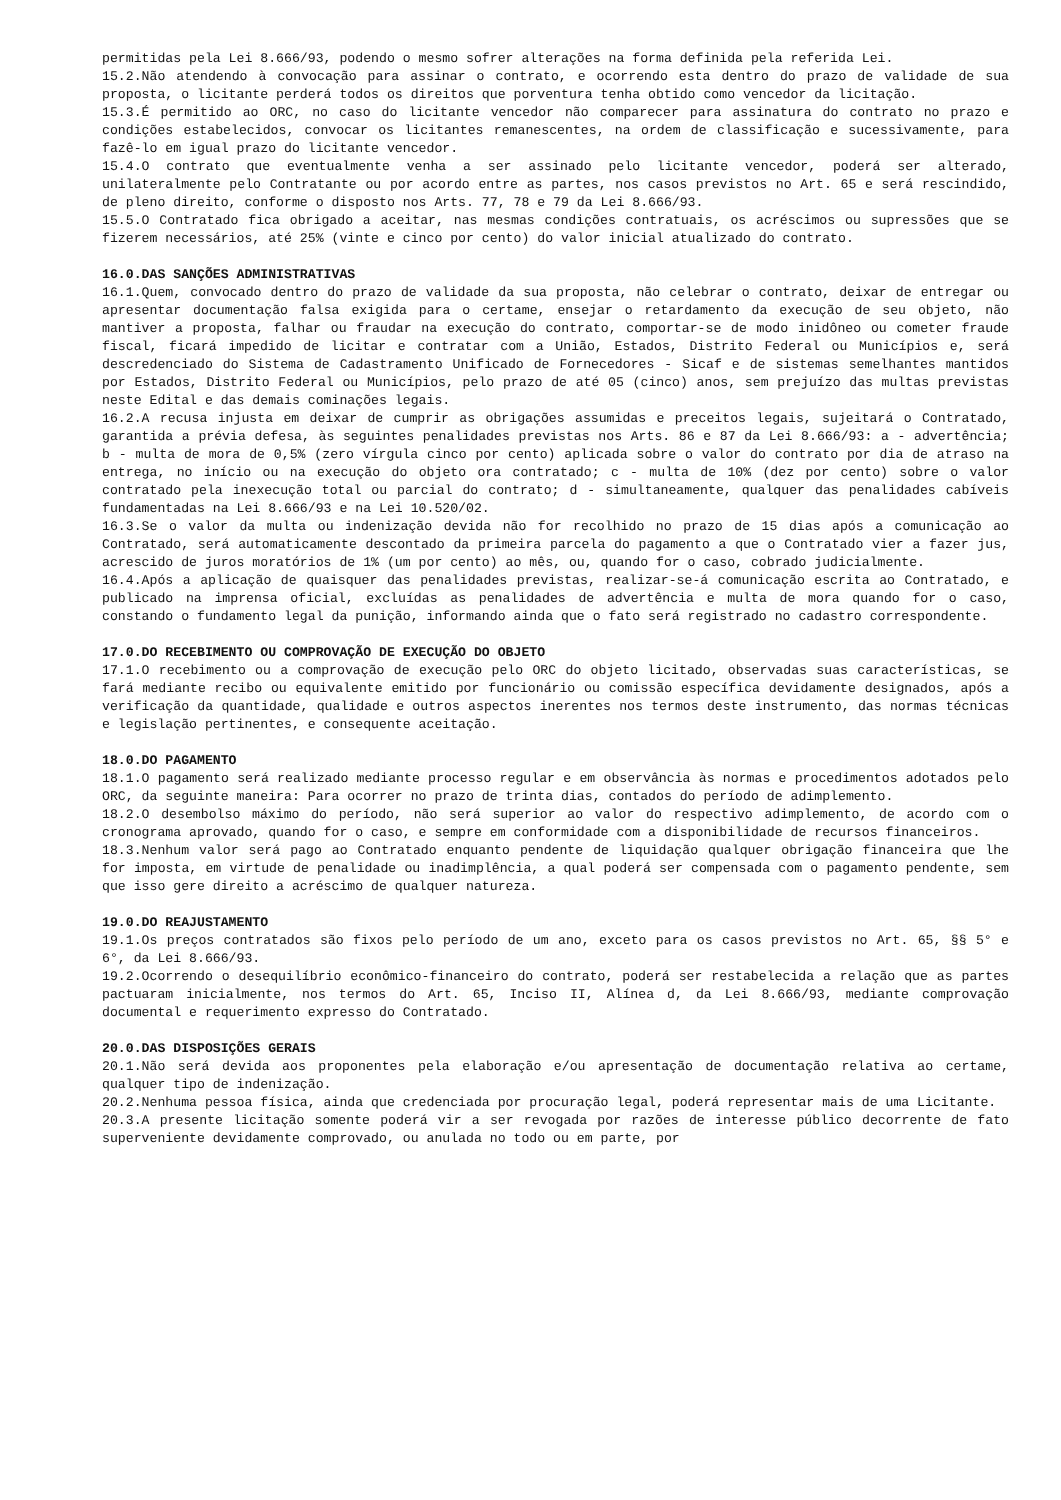permitidas pela Lei 8.666/93, podendo o mesmo sofrer alterações na forma definida pela referida Lei.
15.2.Não atendendo à convocação para assinar o contrato, e ocorrendo esta dentro do prazo de validade de sua proposta, o licitante perderá todos os direitos que porventura tenha obtido como vencedor da licitação.
15.3.É permitido ao ORC, no caso do licitante vencedor não comparecer para assinatura do contrato no prazo e condições estabelecidos, convocar os licitantes remanescentes, na ordem de classificação e sucessivamente, para fazê-lo em igual prazo do licitante vencedor.
15.4.O contrato que eventualmente venha a ser assinado pelo licitante vencedor, poderá ser alterado, unilateralmente pelo Contratante ou por acordo entre as partes, nos casos previstos no Art. 65 e será rescindido, de pleno direito, conforme o disposto nos Arts. 77, 78 e 79 da Lei 8.666/93.
15.5.O Contratado fica obrigado a aceitar, nas mesmas condições contratuais, os acréscimos ou supressões que se fizerem necessários, até 25% (vinte e cinco por cento) do valor inicial atualizado do contrato.
16.0.DAS SANÇÕES ADMINISTRATIVAS
16.1.Quem, convocado dentro do prazo de validade da sua proposta, não celebrar o contrato, deixar de entregar ou apresentar documentação falsa exigida para o certame, ensejar o retardamento da execução de seu objeto, não mantiver a proposta, falhar ou fraudar na execução do contrato, comportar-se de modo inidôneo ou cometer fraude fiscal, ficará impedido de licitar e contratar com a União, Estados, Distrito Federal ou Municípios e, será descredenciado do Sistema de Cadastramento Unificado de Fornecedores - Sicaf e de sistemas semelhantes mantidos por Estados, Distrito Federal ou Municípios, pelo prazo de até 05 (cinco) anos, sem prejuízo das multas previstas neste Edital e das demais cominações legais.
16.2.A recusa injusta em deixar de cumprir as obrigações assumidas e preceitos legais, sujeitará o Contratado, garantida a prévia defesa, às seguintes penalidades previstas nos Arts. 86 e 87 da Lei 8.666/93: a - advertência; b - multa de mora de 0,5% (zero vírgula cinco por cento) aplicada sobre o valor do contrato por dia de atraso na entrega, no início ou na execução do objeto ora contratado; c - multa de 10% (dez por cento) sobre o valor contratado pela inexecução total ou parcial do contrato; d - simultaneamente, qualquer das penalidades cabíveis fundamentadas na Lei 8.666/93 e na Lei 10.520/02.
16.3.Se o valor da multa ou indenização devida não for recolhido no prazo de 15 dias após a comunicação ao Contratado, será automaticamente descontado da primeira parcela do pagamento a que o Contratado vier a fazer jus, acrescido de juros moratórios de 1% (um por cento) ao mês, ou, quando for o caso, cobrado judicialmente.
16.4.Após a aplicação de quaisquer das penalidades previstas, realizar-se-á comunicação escrita ao Contratado, e publicado na imprensa oficial, excluídas as penalidades de advertência e multa de mora quando for o caso, constando o fundamento legal da punição, informando ainda que o fato será registrado no cadastro correspondente.
17.0.DO RECEBIMENTO OU COMPROVAÇÃO DE EXECUÇÃO DO OBJETO
17.1.O recebimento ou a comprovação de execução pelo ORC do objeto licitado, observadas suas características, se fará mediante recibo ou equivalente emitido por funcionário ou comissão específica devidamente designados, após a verificação da quantidade, qualidade e outros aspectos inerentes nos termos deste instrumento, das normas técnicas e legislação pertinentes, e consequente aceitação.
18.0.DO PAGAMENTO
18.1.O pagamento será realizado mediante processo regular e em observância às normas e procedimentos adotados pelo ORC, da seguinte maneira: Para ocorrer no prazo de trinta dias, contados do período de adimplemento.
18.2.O desembolso máximo do período, não será superior ao valor do respectivo adimplemento, de acordo com o cronograma aprovado, quando for o caso, e sempre em conformidade com a disponibilidade de recursos financeiros.
18.3.Nenhum valor será pago ao Contratado enquanto pendente de liquidação qualquer obrigação financeira que lhe for imposta, em virtude de penalidade ou inadimplência, a qual poderá ser compensada com o pagamento pendente, sem que isso gere direito a acréscimo de qualquer natureza.
19.0.DO REAJUSTAMENTO
19.1.Os preços contratados são fixos pelo período de um ano, exceto para os casos previstos no Art. 65, §§ 5° e 6°, da Lei 8.666/93.
19.2.Ocorrendo o desequilíbrio econômico-financeiro do contrato, poderá ser restabelecida a relação que as partes pactuaram inicialmente, nos termos do Art. 65, Inciso II, Alínea d, da Lei 8.666/93, mediante comprovação documental e requerimento expresso do Contratado.
20.0.DAS DISPOSIÇÕES GERAIS
20.1.Não será devida aos proponentes pela elaboração e/ou apresentação de documentação relativa ao certame, qualquer tipo de indenização.
20.2.Nenhuma pessoa física, ainda que credenciada por procuração legal, poderá representar mais de uma Licitante.
20.3.A presente licitação somente poderá vir a ser revogada por razões de interesse público decorrente de fato superveniente devidamente comprovado, ou anulada no todo ou em parte, por